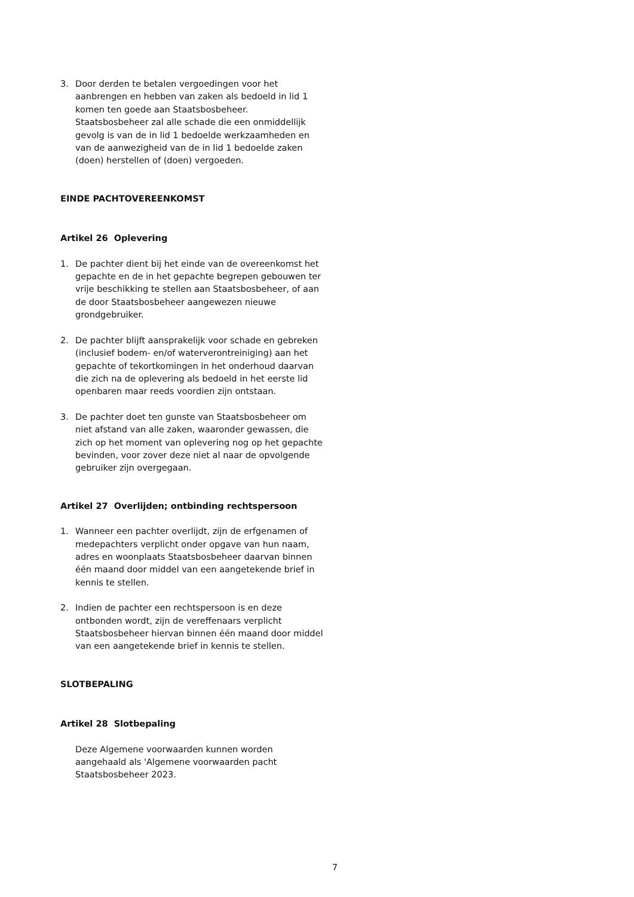3. Door derden te betalen vergoedingen voor het aanbrengen en hebben van zaken als bedoeld in lid 1 komen ten goede aan Staatsbosbeheer. Staatsbosbeheer zal alle schade die een onmiddellijk gevolg is van de in lid 1 bedoelde werkzaamheden en van de aanwezigheid van de in lid 1 bedoelde zaken (doen) herstellen of (doen) vergoeden.
EINDE PACHTOVEREENKOMST
Artikel 26 Oplevering
1. De pachter dient bij het einde van de overeenkomst het gepachte en de in het gepachte begrepen gebouwen ter vrije beschikking te stellen aan Staatsbosbeheer, of aan de door Staatsbosbeheer aangewezen nieuwe grondgebruiker.
2. De pachter blijft aansprakelijk voor schade en gebreken (inclusief bodem- en/of waterverontreiniging) aan het gepachte of tekortkomingen in het onderhoud daarvan die zich na de oplevering als bedoeld in het eerste lid openbaren maar reeds voordien zijn ontstaan.
3. De pachter doet ten gunste van Staatsbosbeheer om niet afstand van alle zaken, waaronder gewassen, die zich op het moment van oplevering nog op het gepachte bevinden, voor zover deze niet al naar de opvolgende gebruiker zijn overgegaan.
Artikel 27 Overlijden; ontbinding rechtspersoon
1. Wanneer een pachter overlijdt, zijn de erfgenamen of medepachters verplicht onder opgave van hun naam, adres en woonplaats Staatsbosbeheer daarvan binnen één maand door middel van een aangetekende brief in kennis te stellen.
2. Indien de pachter een rechtspersoon is en deze ontbonden wordt, zijn de vereffenaars verplicht Staatsbosbeheer hiervan binnen één maand door middel van een aangetekende brief in kennis te stellen.
SLOTBEPALING
Artikel 28 Slotbepaling
Deze Algemene voorwaarden kunnen worden aangehaald als 'Algemene voorwaarden pacht Staatsbosbeheer 2023.
7